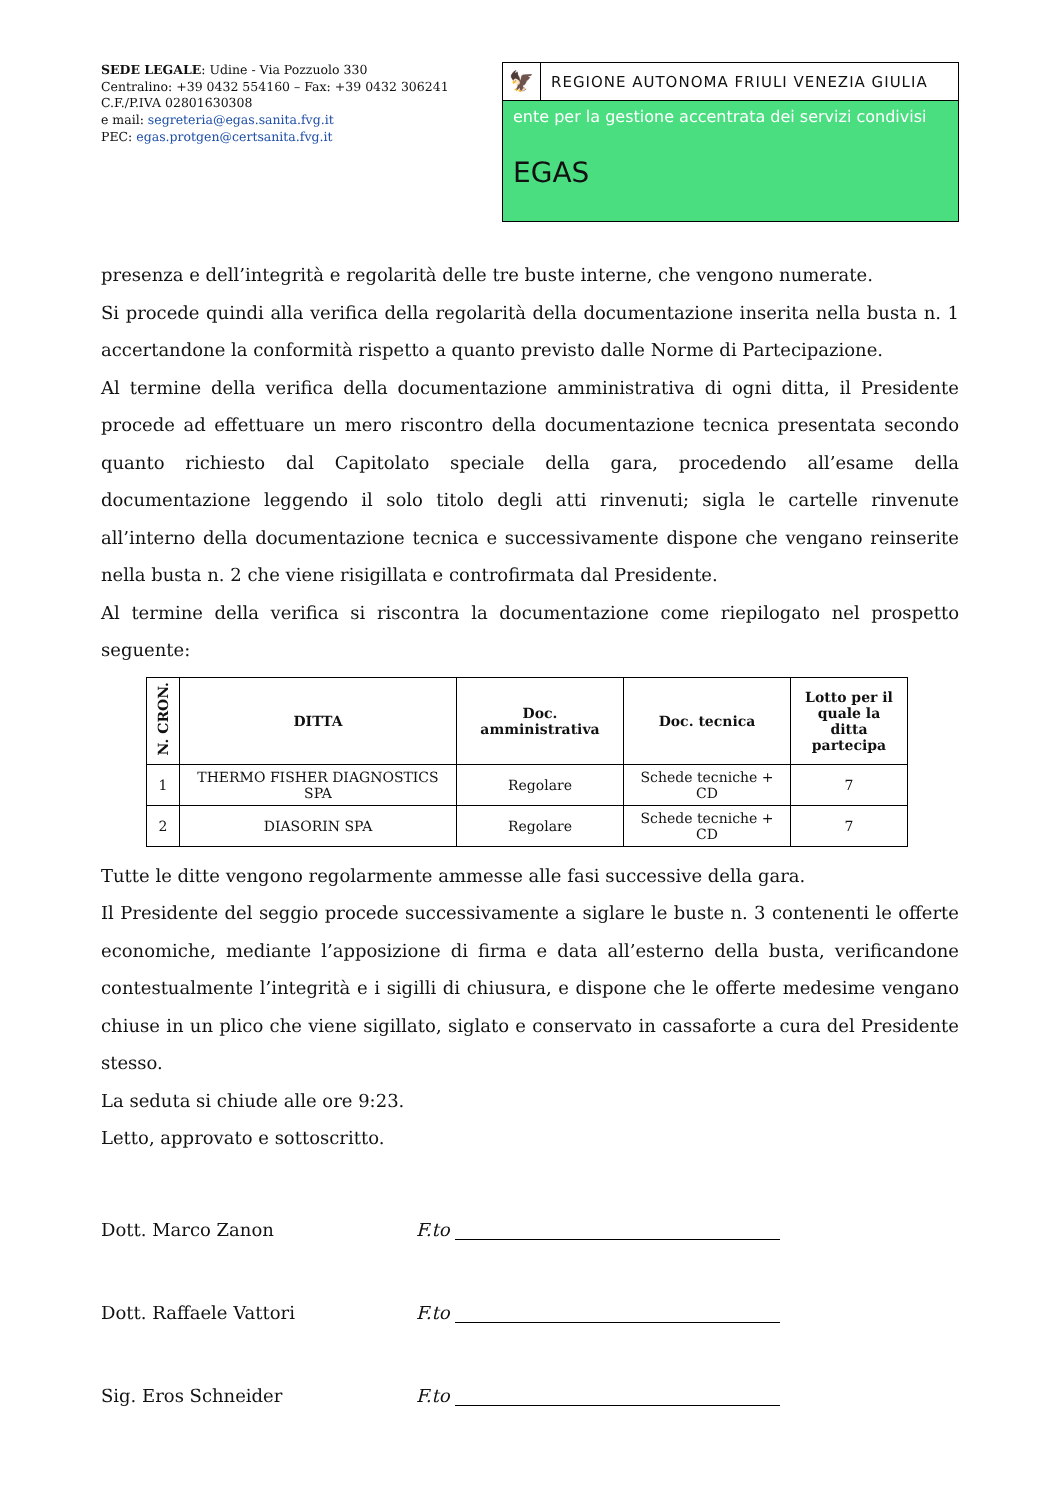SEDE LEGALE: Udine - Via Pozzuolo 330
Centralino: +39 0432 554160 – Fax: +39 0432 306241
C.F./P.IVA 02801630308
e mail: segreteria@egas.sanita.fvg.it
PEC: egas.protgen@certsanita.fvg.it
🦅
REGIONE AUTONOMA FRIULI VENEZIA GIULIA
ente per la gestione accentrata dei servizi condivisi
EGAS
presenza e dell’integrità e regolarità delle tre buste interne, che vengono numerate.
Si procede quindi alla verifica della regolarità della documentazione inserita nella busta n. 1 accertandone la conformità rispetto a quanto previsto dalle Norme di Partecipazione.
Al termine della verifica della documentazione amministrativa di ogni ditta, il Presidente procede ad effettuare un mero riscontro della documentazione tecnica presentata secondo quanto richiesto dal Capitolato speciale della gara, procedendo all’esame della documentazione leggendo il solo titolo degli atti rinvenuti; sigla le cartelle rinvenute all’interno della documentazione tecnica e successivamente dispone che vengano reinserite nella busta n. 2 che viene risigillata e controfirmata dal Presidente.
Al termine della verifica si riscontra la documentazione come riepilogato nel prospetto seguente:
| N. CRON. | DITTA | Doc. amministrativa | Doc. tecnica | Lotto per il quale la ditta partecipa |
| --- | --- | --- | --- | --- |
| 1 | THERMO FISHER DIAGNOSTICS SPA | Regolare | Schede tecniche + CD | 7 |
| 2 | DIASORIN SPA | Regolare | Schede tecniche + CD | 7 |
Tutte le ditte vengono regolarmente ammesse alle fasi successive della gara.
Il Presidente del seggio procede successivamente a siglare le buste n. 3 contenenti le offerte economiche, mediante l’apposizione di firma e data all’esterno della busta, verificandone contestualmente l’integrità e i sigilli di chiusura, e dispone che le offerte medesime vengano chiuse in un plico che viene sigillato, siglato e conservato in cassaforte a cura del Presidente stesso.
La seduta si chiude alle ore 9:23.
Letto, approvato e sottoscritto.
Dott. Marco Zanon F.to
Dott. Raffaele Vattori F.to
Sig. Eros Schneider F.to